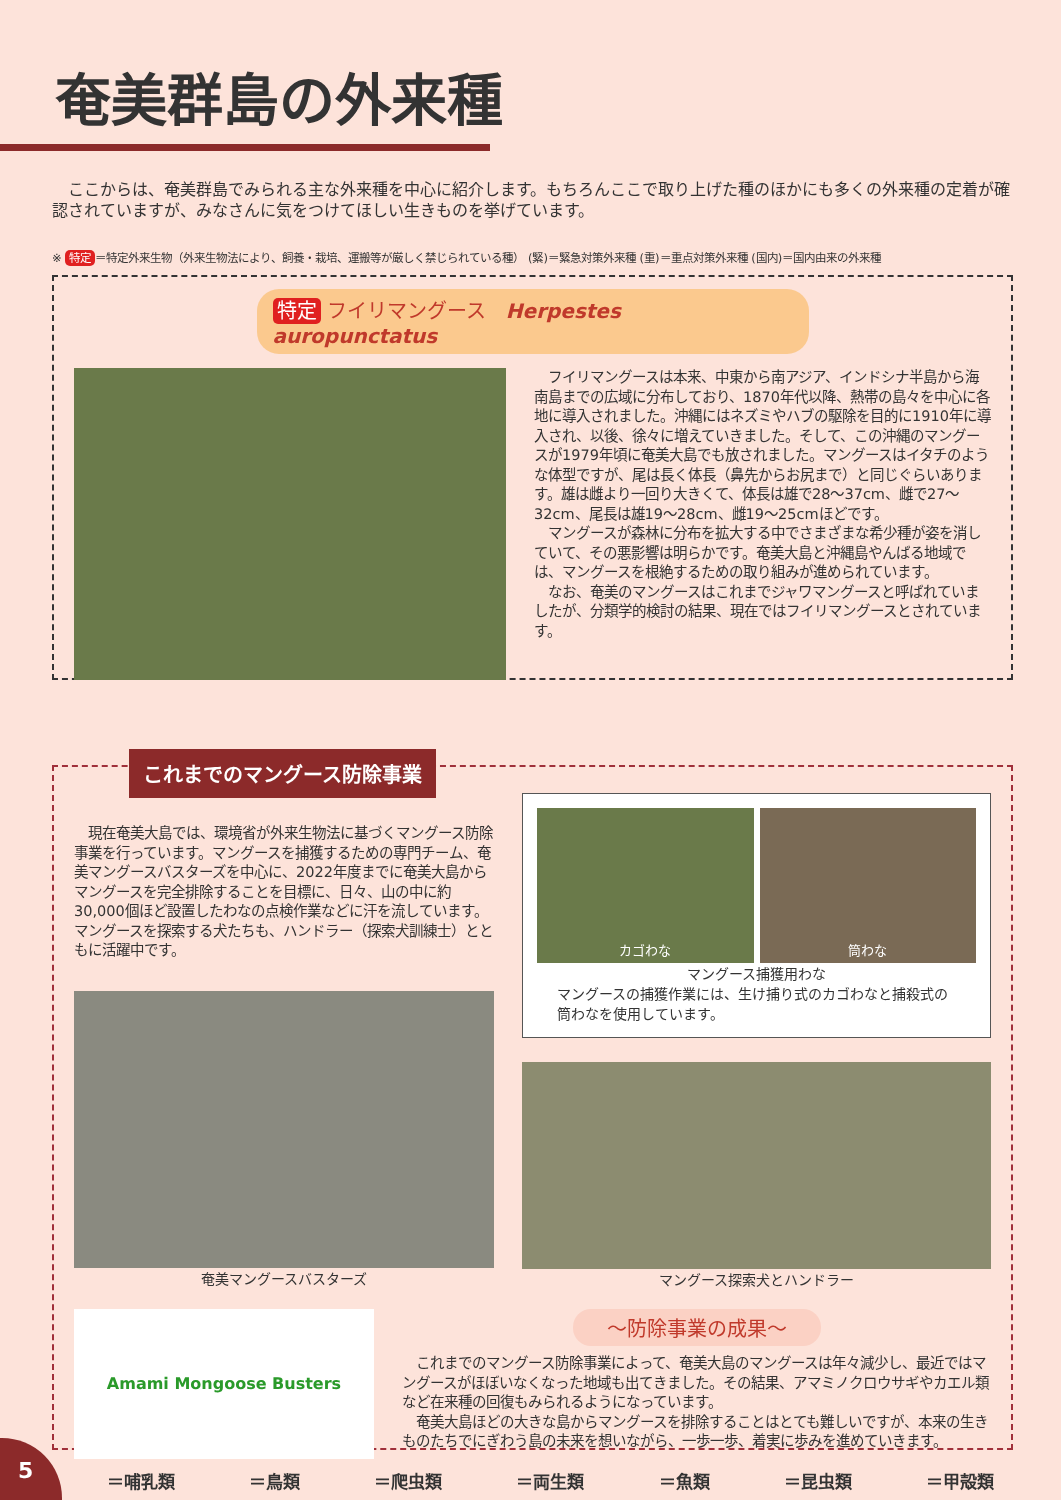奄美群島の外来種
　ここからは、奄美群島でみられる主な外来種を中心に紹介します。もちろんここで取り上げた種のほかにも多くの外来種の定着が確認されていますが、みなさんに気をつけてほしい生きものを挙げています。
※ 特定 ＝特定外来生物（外来生物法により、飼養・栽培、運搬等が厳しく禁じられている種） (緊)＝緊急対策外来種 (重)＝重点対策外来種 (国内)＝国内由来の外来種
特定 フイリマングース　Herpestes auropunctatus
　フイリマングースは本来、中東から南アジア、インドシナ半島から海南島までの広域に分布しており、1870年代以降、熱帯の島々を中心に各地に導入されました。沖縄にはネズミやハブの駆除を目的に1910年に導入され、以後、徐々に増えていきました。そして、この沖縄のマングースが1979年頃に奄美大島でも放されました。マングースはイタチのような体型ですが、尾は長く体長（鼻先からお尻まで）と同じぐらいあります。雄は雌より一回り大きくて、体長は雄で28〜37cm、雌で27〜32cm、尾長は雄19〜28cm、雌19〜25cmほどです。
　マングースが森林に分布を拡大する中でさまざまな希少種が姿を消していて、その悪影響は明らかです。奄美大島と沖縄島やんばる地域では、マングースを根絶するための取り組みが進められています。
　なお、奄美のマングースはこれまでジャワマングースと呼ばれていましたが、分類学的検討の結果、現在ではフイリマングースとされています。
これまでのマングース防除事業
　現在奄美大島では、環境省が外来生物法に基づくマングース防除事業を行っています。マングースを捕獲するための専門チーム、奄美マングースバスターズを中心に、2022年度までに奄美大島からマングースを完全排除することを目標に、日々、山の中に約30,000個ほど設置したわなの点検作業などに汗を流しています。マングースを探索する犬たちも、ハンドラー（探索犬訓練士）とともに活躍中です。
奄美マングースバスターズ
カゴわな 筒わな
マングース捕獲用わな
マングースの捕獲作業には、生け捕り式のカゴわなと捕殺式の筒わなを使用しています。
マングース探索犬とハンドラー
Amami Mongoose Busters
〜防除事業の成果〜
　これまでのマングース防除事業によって、奄美大島のマングースは年々減少し、最近ではマングースがほぼいなくなった地域も出てきました。その結果、アマミノクロウサギやカエル類など在来種の回復もみられるようになっています。
　奄美大島ほどの大きな島からマングースを排除することはとても難しいですが、本来の生きものたちでにぎわう島の未来を想いながら、一歩一歩、着実に歩みを進めていきます。
＝哺乳類 ＝鳥類 ＝爬虫類 ＝両生類 ＝魚類 ＝昆虫類 ＝甲殻類
5